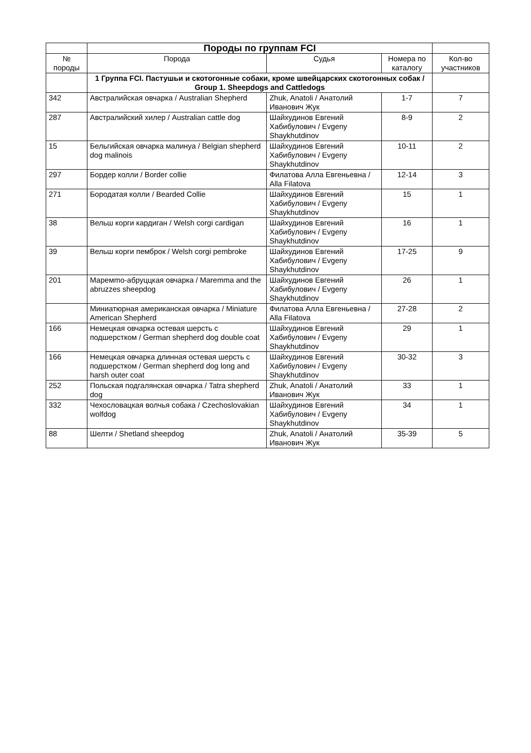| | Породы по группам FCI | | | |
| № породы | Порода | Судья | Номера по каталогу | Кол-во участников |
| | 1 Группа FCI. Пастушьи и скотогонные собаки, кроме швейцарских скотогонных собак / Group 1. Sheepdogs and Cattledogs | | | |
| 342 | Австралийская овчарка / Australian Shepherd | Zhuk, Anatoli / Анатолий Иванович Жук | 1-7 | 7 |
| 287 | Австралийский хилер / Australian cattle dog | Шайхудинов Евгений Хабибулович / Evgeny Shaykhutdinov | 8-9 | 2 |
| 15 | Бельгийская овчарка малинуа / Belgian shepherd dog malinois | Шайхудинов Евгений Хабибулович / Evgeny Shaykhutdinov | 10-11 | 2 |
| 297 | Бордер колли / Border collie | Филатова Алла Евгеньевна / Alla Filatova | 12-14 | 3 |
| 271 | Бородатая колли / Bearded Collie | Шайхудинов Евгений Хабибулович / Evgeny Shaykhutdinov | 15 | 1 |
| 38 | Вельш корги кардиган / Welsh corgi cardigan | Шайхудинов Евгений Хабибулович / Evgeny Shaykhutdinov | 16 | 1 |
| 39 | Вельш корги пемброк / Welsh corgi pembroke | Шайхудинов Евгений Хабибулович / Evgeny Shaykhutdinov | 17-25 | 9 |
| 201 | Маремmo-абруццкая овчарка / Maremma and the abruzzes sheepdog | Шайхудинов Евгений Хабибулович / Evgeny Shaykhutdinov | 26 | 1 |
| | Миниатюрная американская овчарка / Miniature American Shepherd | Филатова Алла Евгеньевна / Alla Filatova | 27-28 | 2 |
| 166 | Немецкая овчарка остевая шерсть с подшерстком / German shepherd dog double coat | Шайхудинов Евгений Хабибулович / Evgeny Shaykhutdinov | 29 | 1 |
| 166 | Немецкая овчарка длинная остевая шерсть с подшерстком / German shepherd dog long and harsh outer coat | Шайхудинов Евгений Хабибулович / Evgeny Shaykhutdinov | 30-32 | 3 |
| 252 | Польская подгалянская овчарка / Tatra shepherd dog | Zhuk, Anatoli / Анатолий Иванович Жук | 33 | 1 |
| 332 | Чехословацкая волчья собака / Czechoslovakian wolfdog | Шайхудинов Евгений Хабибулович / Evgeny Shaykhutdinov | 34 | 1 |
| 88 | Шелти / Shetland sheepdog | Zhuk, Anatoli / Анатолий Иванович Жук | 35-39 | 5 |